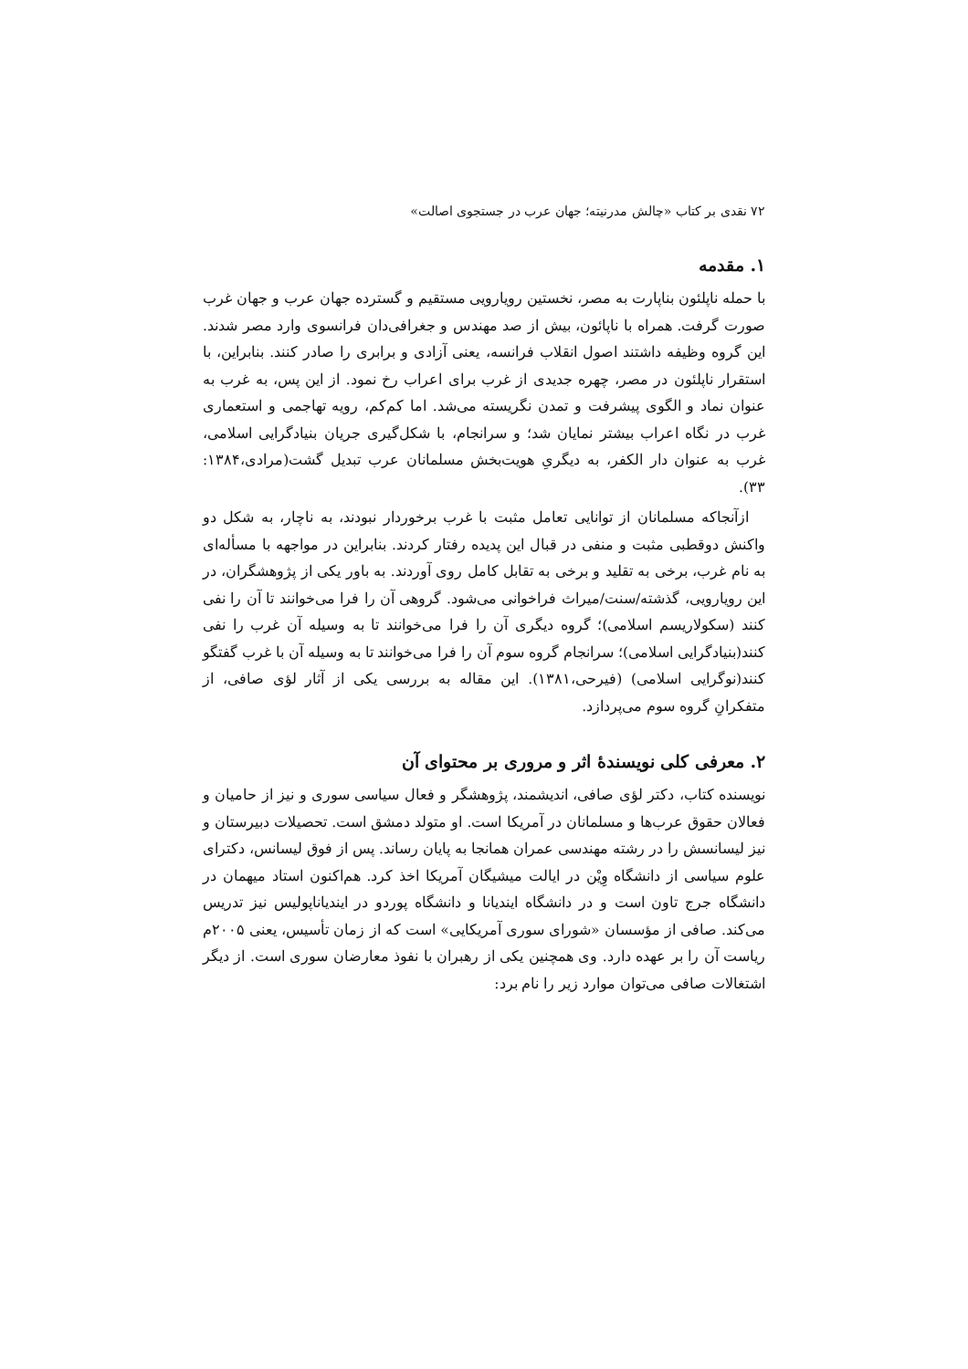۷۲ نقدی بر کتاب «چالش مدرنیته؛ جهان عرب در جستجوی اصالت»
۱. مقدمه
با حمله ناپلئون بناپارت به مصر، نخستین رویارویی مستقیم و گسترده جهان عرب و جهان غرب صورت گرفت. همراه با ناپائون، بیش از صد مهندس و جغرافی‌دان فرانسوی وارد مصر شدند. این گروه وظیفه داشتند اصول انقلاب فرانسه، یعنی آزادی و برابری را صادر کنند. بنابراین، با استقرار ناپلئون در مصر، چهره جدیدی از غرب برای اعراب رخ نمود. از این پس، به غرب به عنوان نماد و الگوی پیشرفت و تمدن نگریسته می‌شد. اما کم‌کم، رویه تهاجمی و استعماری غرب در نگاه اعراب بیشتر نمایان شد؛ و سرانجام، با شکل‌گیری جریان بنیادگرایی اسلامی، غرب به عنوان دار الکفر، به دیگریِ هویت‌بخش مسلمانان عرب تبدیل گشت(مرادی،۱۳۸۴: ۳۳).
ازآنجاکه مسلمانان از توانایی تعامل مثبت با غرب برخوردار نبودند، به ناچار، به شکل دو واکنش دوقطبی مثبت و منفی در قبال این پدیده رفتار کردند. بنابراین در مواجهه با مسأله‌ای به نام غرب، برخی به تقلید و برخی به تقابل کامل روی آوردند. به باور یکی از پژوهشگران، در این رویارویی، گذشته/سنت/میراث فراخوانی می‌شود. گروهی آن را فرا می‌خوانند تا آن را نفی کنند (سکولاریسم اسلامی)؛ گروه دیگری آن را فرا می‌خوانند تا به وسیله آن غرب را نفی کنند(بنیادگرایی اسلامی)؛ سرانجام گروه سوم آن را فرا می‌خوانند تا به وسیله آن با غرب گفتگو کنند(نوگرایی اسلامی) (فیرحی،۱۳۸۱). این مقاله به بررسی یکی از آثار لؤی صافی، از متفکرانِ گروه سوم می‌پردازد.
۲. معرفی کلی نویسندهٔ اثر و مروری بر محتوای آن
نویسنده کتاب، دکتر لؤی صافی، اندیشمند، پژوهشگر و فعال سیاسی سوری و نیز از حامیان و فعالان حقوق عرب‌ها و مسلمانان در آمریکا است. او متولد دمشق است. تحصیلات دبیرستان و نیز لیسانسش را در رشته مهندسی عمران همانجا به پایان رساند. پس از فوق لیسانس، دکترای علوم سیاسی از دانشگاه وِیْن در ایالت میشیگان آمریکا اخذ کرد. هم‌اکنون استاد میهمان در دانشگاه جرج تاون است و در دانشگاه ایندیانا و دانشگاه پوردو در ایندیاناپولیس نیز تدریس می‌کند. صافی از مؤسسان «شورای سوری آمریکایی» است که از زمان تأسیس، یعنی ۲۰۰۵م ریاست آن را بر عهده دارد. وی همچنین یکی از رهبران با نفوذ معارضان سوری است. از دیگر اشتغالات صافی می‌توان موارد زیر را نام برد: